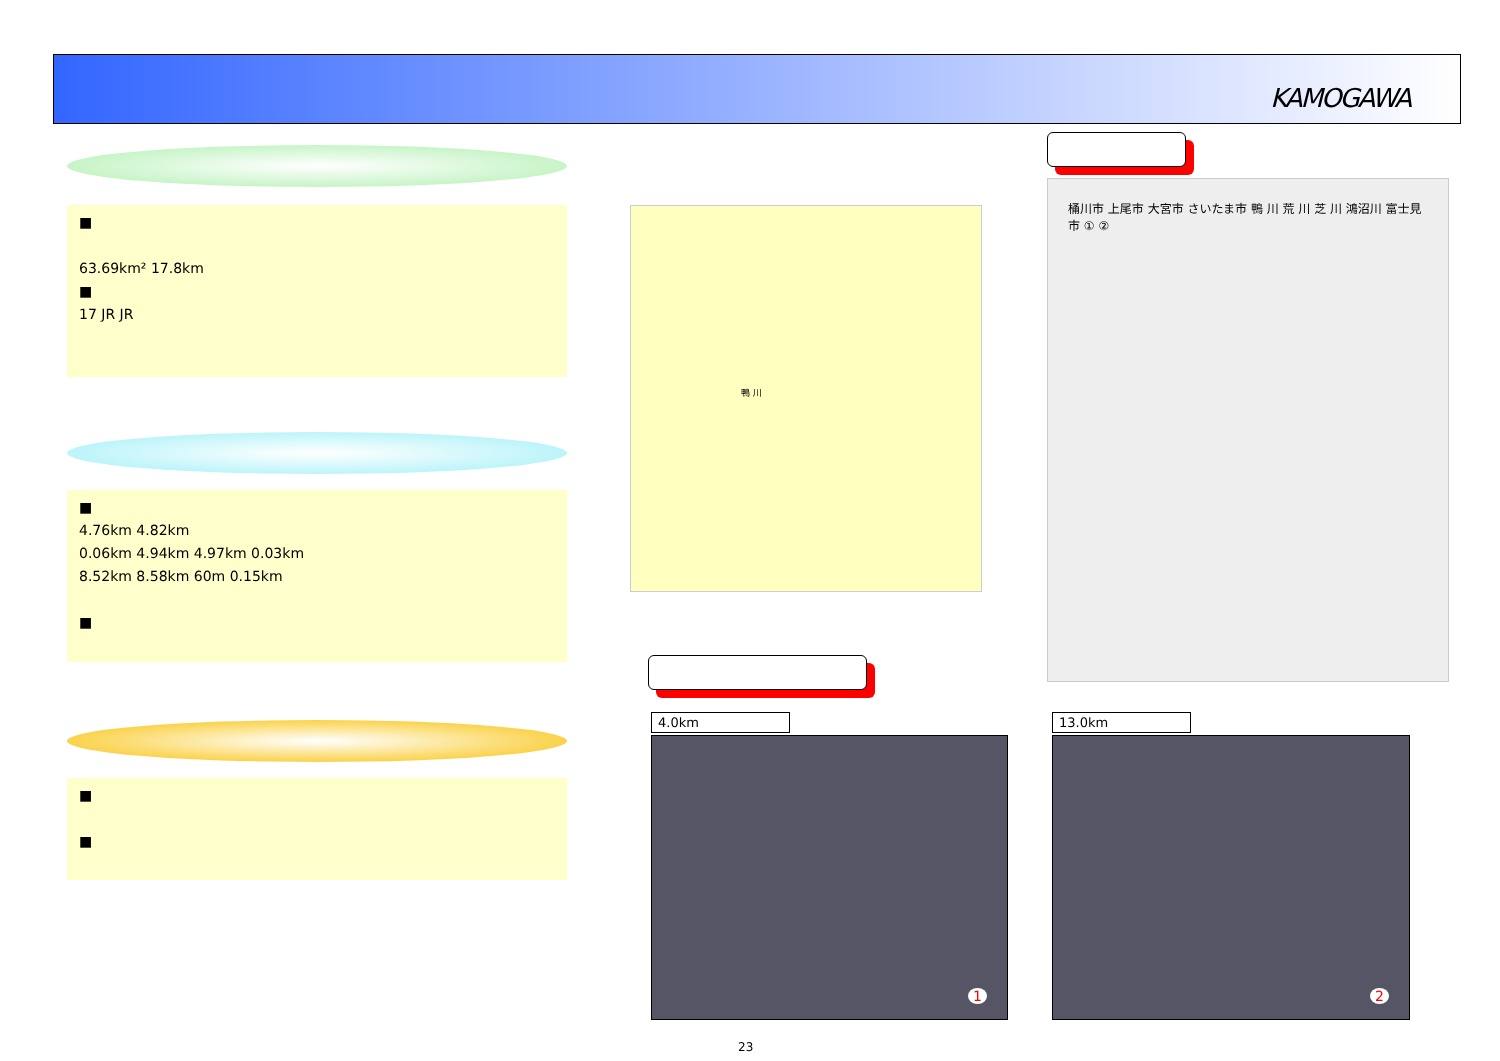KAMOGAWA
■
63.69km² 17.8km
■
17 JR JR
■
4.76km 4.82km
0.06km 4.94km 4.97km 0.03km
8.52km 8.58km 60m 0.15km
■
■
■
鴨 川
桶川市 上尾市 大宮市 さいたま市 鴨 川 荒 川 芝 川 鴻沼川 富士見市 ① ②
4.0km
1
13.0km
2
23